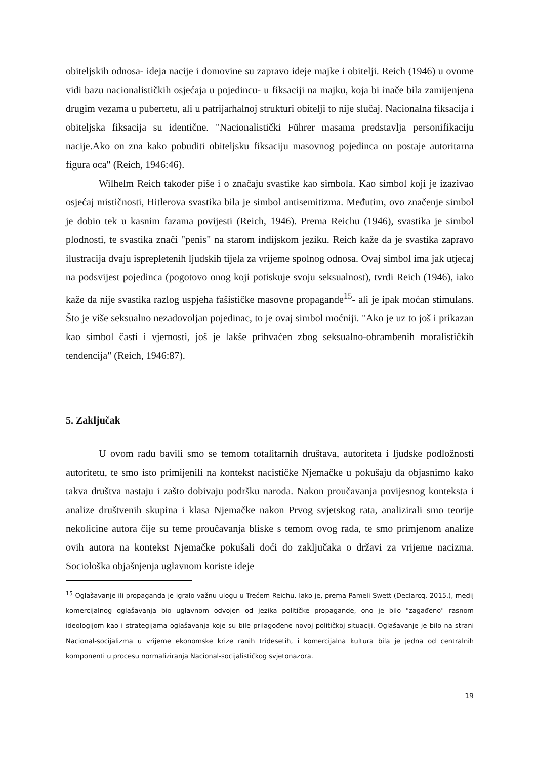obiteljskih odnosa- ideja nacije i domovine su zapravo ideje majke i obitelji. Reich (1946) u ovome vidi bazu nacionalističkih osjećaja u pojedincu- u fiksaciji na majku, koja bi inače bila zamijenjena drugim vezama u pubertetu, ali u patrijarhalnoj strukturi obitelji to nije slučaj. Nacionalna fiksacija i obiteljska fiksacija su identične. "Nacionalistički Führer masama predstavlja personifikaciju nacije.Ako on zna kako pobuditi obiteljsku fiksaciju masovnog pojedinca on postaje autoritarna figura oca" (Reich, 1946:46).
Wilhelm Reich također piše i o značaju svastike kao simbola. Kao simbol koji je izazivao osjećaj mističnosti, Hitlerova svastika bila je simbol antisemitizma. Međutim, ovo značenje simbol je dobio tek u kasnim fazama povijesti (Reich, 1946). Prema Reichu (1946), svastika je simbol plodnosti, te svastika znači "penis" na starom indijskom jeziku. Reich kaže da je svastika zapravo ilustracija dvaju isprepletenih ljudskih tijela za vrijeme spolnog odnosa. Ovaj simbol ima jak utjecaj na podsvijest pojedinca (pogotovo onog koji potiskuje svoju seksualnost), tvrdi Reich (1946), iako kaže da nije svastika razlog uspjeha fašističke masovne propagande<sup>15</sup>- ali je ipak moćan stimulans. Što je više seksualno nezadovoljan pojedinac, to je ovaj simbol moćniji. "Ako je uz to još i prikazan kao simbol časti i vjernosti, još je lakše prihvaćen zbog seksualno-obrambenih moralističkih tendencija" (Reich, 1946:87).
5. Zaključak
U ovom radu bavili smo se temom totalitarnih društava, autoriteta i ljudske podložnosti autoritetu, te smo isto primijenili na kontekst nacističke Njemačke u pokušaju da objasnimo kako takva društva nastaju i zašto dobivaju podršku naroda. Nakon proučavanja povijesnog konteksta i analize društvenih skupina i klasa Njemačke nakon Prvog svjetskog rata, analizirali smo teorije nekolicine autora čije su teme proučavanja bliske s temom ovog rada, te smo primjenom analize ovih autora na kontekst Njemačke pokušali doći do zaključaka o državi za vrijeme nacizma. Sociološka objašnjenja uglavnom koriste ideje
<sup>15</sup> Oglašavanje ili propaganda je igralo važnu ulogu u Trećem Reichu. Iako je, prema Pameli Swett (Declarcq, 2015.), medij komercijalnog oglašavanja bio uglavnom odvojen od jezika političke propagande, ono je bilo "zagađeno" rasnom ideologijom kao i strategijama oglašavanja koje su bile prilagođene novoj političkoj situaciji. Oglašavanje je bilo na strani Nacional-socijalizma u vrijeme ekonomske krize ranih tridesetih, i komercijalna kultura bila je jedna od centralnih komponenti u procesu normaliziranja Nacional-socijalističkog svjetonazora.
19